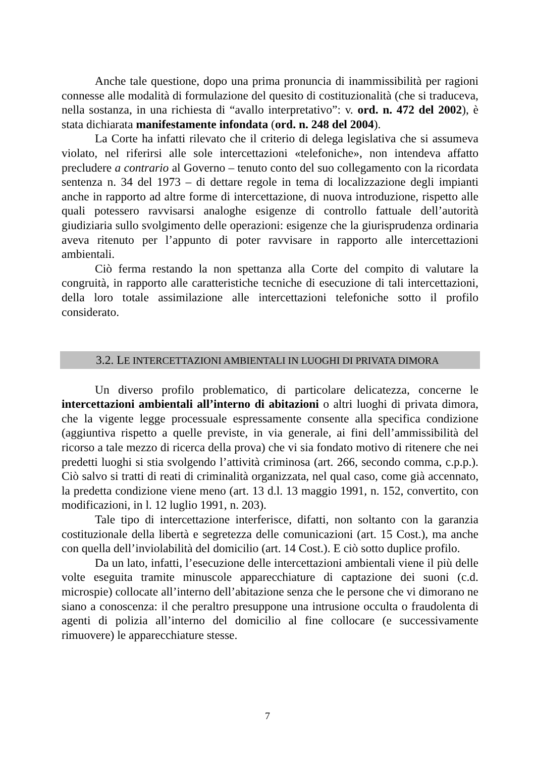Anche tale questione, dopo una prima pronuncia di inammissibilità per ragioni connesse alle modalità di formulazione del quesito di costituzionalità (che si traduceva, nella sostanza, in una richiesta di “avallo interpretativo”: v. ord. n. 472 del 2002), è stata dichiarata manifestamente infondata (ord. n. 248 del 2004).
La Corte ha infatti rilevato che il criterio di delega legislativa che si assumeva violato, nel riferirsi alle sole intercettazioni «telefoniche», non intendeva affatto precludere a contrario al Governo – tenuto conto del suo collegamento con la ricordata sentenza n. 34 del 1973 – di dettare regole in tema di localizzazione degli impianti anche in rapporto ad altre forme di intercettazione, di nuova introduzione, rispetto alle quali potessero ravvisarsi analoghe esigenze di controllo fattuale dell’autorità giudiziaria sullo svolgimento delle operazioni: esigenze che la giurisprudenza ordinaria aveva ritenuto per l’appunto di poter ravvisare in rapporto alle intercettazioni ambientali.
Ciò ferma restando la non spettanza alla Corte del compito di valutare la congruità, in rapporto alle caratteristiche tecniche di esecuzione di tali intercettazioni, della loro totale assimilazione alle intercettazioni telefoniche sotto il profilo considerato.
3.2. LE INTERCETTAZIONI AMBIENTALI IN LUOGHI DI PRIVATA DIMORA
Un diverso profilo problematico, di particolare delicatezza, concerne le intercettazioni ambientali all’interno di abitazioni o altri luoghi di privata dimora, che la vigente legge processuale espressamente consente alla specifica condizione (aggiuntiva rispetto a quelle previste, in via generale, ai fini dell’ammissibilità del ricorso a tale mezzo di ricerca della prova) che vi sia fondato motivo di ritenere che nei predetti luoghi si stia svolgendo l’attività criminosa (art. 266, secondo comma, c.p.p.). Ciò salvo si tratti di reati di criminalità organizzata, nel qual caso, come già accennato, la predetta condizione viene meno (art. 13 d.l. 13 maggio 1991, n. 152, convertito, con modificazioni, in l. 12 luglio 1991, n. 203).
Tale tipo di intercettazione interferisce, difatti, non soltanto con la garanzia costituzionale della libertà e segretezza delle comunicazioni (art. 15 Cost.), ma anche con quella dell’inviolabilità del domicilio (art. 14 Cost.). E ciò sotto duplice profilo.
Da un lato, infatti, l’esecuzione delle intercettazioni ambientali viene il più delle volte eseguita tramite minuscole apparecchiature di captazione dei suoni (c.d. microspie) collocate all’interno dell’abitazione senza che le persone che vi dimorano ne siano a conoscenza: il che peraltro presuppone una intrusione occulta o fraudolenta di agenti di polizia all’interno del domicilio al fine collocare (e successivamente rimuovere) le apparecchiature stesse.
7